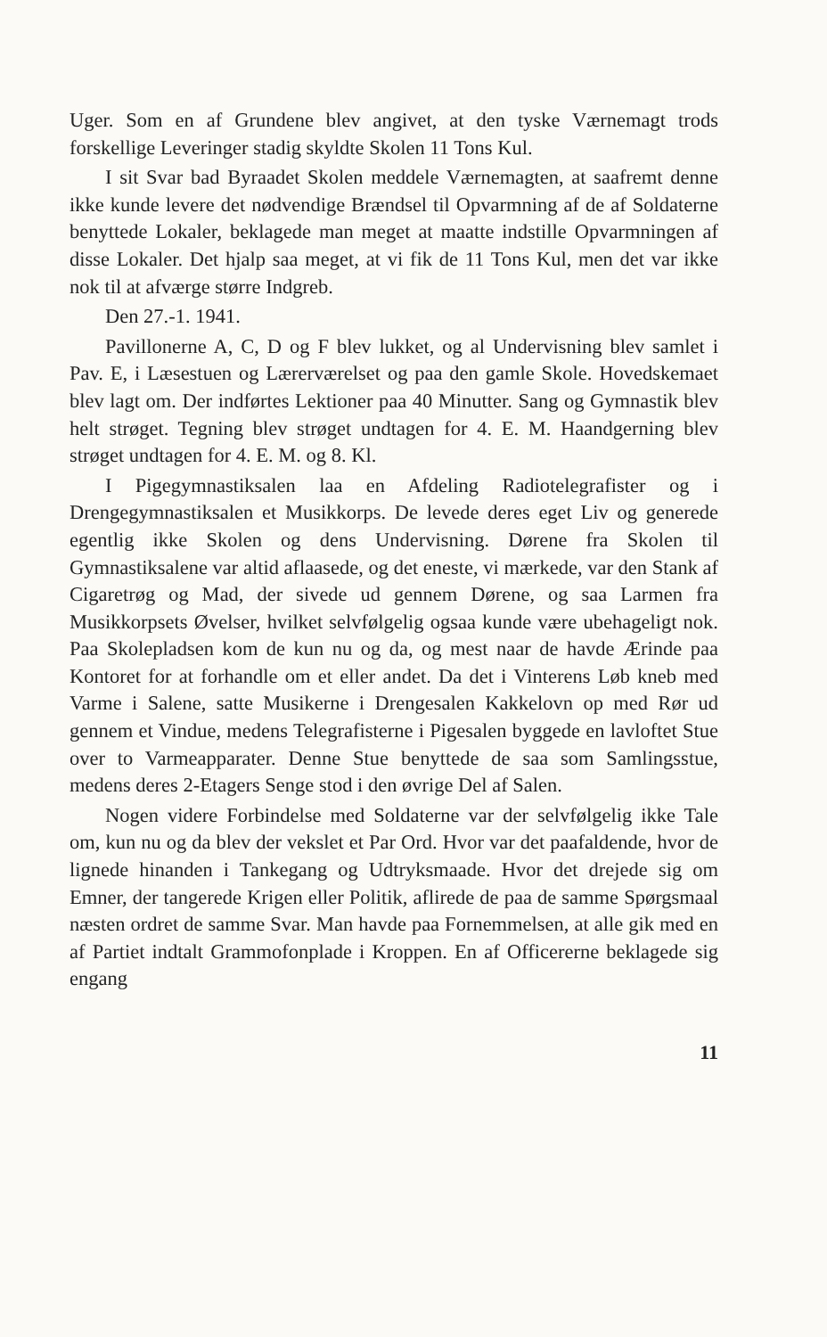Uger. Som en af Grundene blev angivet, at den tyske Værnemagt trods forskellige Leveringer stadig skyldte Skolen 11 Tons Kul.
I sit Svar bad Byraadet Skolen meddele Værnemagten, at saafremt denne ikke kunde levere det nødvendige Brændsel til Opvarmning af de af Soldaterne benyttede Lokaler, beklagede man meget at maatte indstille Opvarmningen af disse Lokaler. Det hjalp saa meget, at vi fik de 11 Tons Kul, men det var ikke nok til at afværge større Indgreb.
Den 27.-1. 1941.
Pavillonerne A, C, D og F blev lukket, og al Undervisning blev samlet i Pav. E, i Læsestuen og Lærerværelset og paa den gamle Skole. Hovedskemaet blev lagt om. Der indførtes Lektioner paa 40 Minutter. Sang og Gymnastik blev helt strøget. Tegning blev strøget undtagen for 4. E. M. Haandgerning blev strøget undtagen for 4. E. M. og 8. Kl.
I Pigegymnastiksalen laa en Afdeling Radiotelegrafister og i Drengegymnastiksalen et Musikkorps. De levede deres eget Liv og generede egentlig ikke Skolen og dens Undervisning. Dørene fra Skolen til Gymnastiksalene var altid aflaasede, og det eneste, vi mærkede, var den Stank af Cigaretrøg og Mad, der sivede ud gennem Dørene, og saa Larmen fra Musikkorpsets Øvelser, hvilket selvfølgelig ogsaa kunde være ubehageligt nok. Paa Skolepladsen kom de kun nu og da, og mest naar de havde Ærinde paa Kontoret for at forhandle om et eller andet. Da det i Vinterens Løb kneb med Varme i Salene, satte Musikerne i Drengesalen Kakkelovn op med Rør ud gennem et Vindue, medens Telegrafisterne i Pigesalen byggede en lavloftet Stue over to Varmeapparater. Denne Stue benyttede de saa som Samlingsstue, medens deres 2-Etagers Senge stod i den øvrige Del af Salen.
Nogen videre Forbindelse med Soldaterne var der selvfølgelig ikke Tale om, kun nu og da blev der vekslet et Par Ord. Hvor var det paafaldende, hvor de lignede hinanden i Tankegang og Udtryksmaade. Hvor det drejede sig om Emner, der tangerede Krigen eller Politik, aflirede de paa de samme Spørgsmaal næsten ordret de samme Svar. Man havde paa Fornemmelsen, at alle gik med en af Partiet indtalt Grammofonplade i Kroppen. En af Officererne beklagede sig engang
11